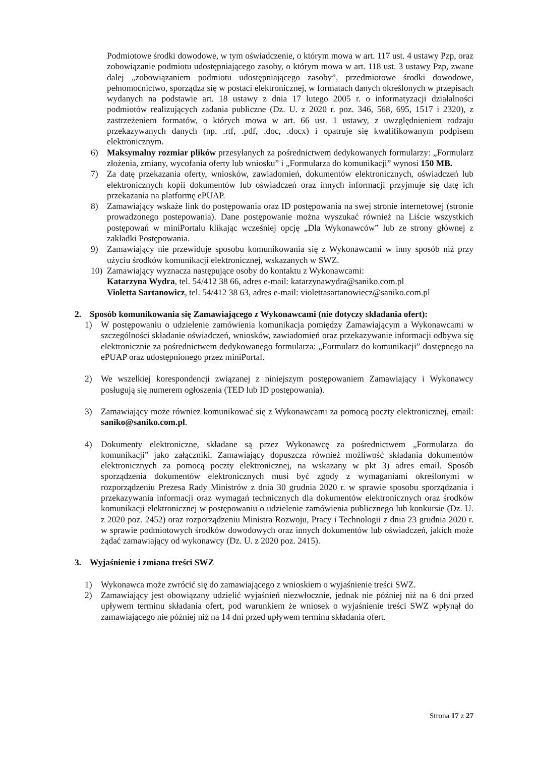Podmiotowe środki dowodowe, w tym oświadczenie, o którym mowa w art. 117 ust. 4 ustawy Pzp, oraz zobowiązanie podmiotu udostępniającego zasoby, o którym mowa w art. 118 ust. 3 ustawy Pzp, zwane dalej „zobowiązaniem podmiotu udostępniającego zasoby”, przedmiotowe środki dowodowe, pełnomocnictwo, sporządza się w postaci elektronicznej, w formatach danych określonych w przepisach wydanych na podstawie art. 18 ustawy z dnia 17 lutego 2005 r. o informatyzacji działalności podmiotów realizujących zadania publiczne (Dz. U. z 2020 r. poz. 346, 568, 695, 1517 i 2320), z zastrzeżeniem formatów, o których mowa w art. 66 ust. 1 ustawy, z uwzględnieniem rodzaju przekazywanych danych (np. .rtf, .pdf, .doc, .docx) i opatruje się kwalifikowanym podpisem elektronicznym.
6) Maksymalny rozmiar plików przesyłanych za pośrednictwem dedykowanych formularzy: „Formularz złożenia, zmiany, wycofania oferty lub wniosku” i „Formularza do komunikacji” wynosi 150 MB.
7) Za datę przekazania oferty, wniosków, zawiadomień, dokumentów elektronicznych, oświadczeń lub elektronicznych kopii dokumentów lub oświadczeń oraz innych informacji przyjmuje się datę ich przekazania na platformę ePUAP.
8) Zamawiający wskaże link do postępowania oraz ID postępowania na swej stronie internetowej (stronie prowadzonego postepowania). Dane postępowanie można wyszukać również na Liście wszystkich postępowań w miniPortalu klikając wcześniej opcję „Dla Wykonawców” lub ze strony głównej z zakładki Postępowania.
9) Zamawiający nie przewiduje sposobu komunikowania się z Wykonawcami w inny sposób niż przy użyciu środków komunikacji elektronicznej, wskazanych w SWZ.
10) Zamawiający wyznacza następujące osoby do kontaktu z Wykonawcami:
Katarzyna Wydra, tel. 54/412 38 66, adres e-mail: katarzynawydra@saniko.com.pl
Violetta Sartanowicz, tel. 54/412 38 63, adres e-mail: violettasartanowiecz@saniko.com.pl
2. Sposób komunikowania się Zamawiającego z Wykonawcami (nie dotyczy składania ofert):
1) W postępowaniu o udzielenie zamówienia komunikacja pomiędzy Zamawiającym a Wykonawcami w szczególności składanie oświadczeń, wniosków, zawiadomień oraz przekazywanie informacji odbywa się elektronicznie za pośrednictwem dedykowanego formularza: „Formularz do komunikacji” dostępnego na ePUAP oraz udostępnionego przez miniPortal.
2) We wszelkiej korespondencji związanej z niniejszym postępowaniem Zamawiający i Wykonawcy posługują się numerem ogłoszenia (TED lub ID postępowania).
3) Zamawiający może również komunikować się z Wykonawcami za pomocą poczty elektronicznej, email: saniko@saniko.com.pl.
4) Dokumenty elektroniczne, składane są przez Wykonawcę za pośrednictwem „Formularza do komunikacji” jako załączniki. Zamawiający dopuszcza również możliwość składania dokumentów elektronicznych za pomocą poczty elektronicznej, na wskazany w pkt 3) adres email. Sposób sporządzenia dokumentów elektronicznych musi być zgody z wymaganiami określonymi w rozporządzeniu Prezesa Rady Ministrów z dnia 30 grudnia 2020 r. w sprawie sposobu sporządzania i przekazywania informacji oraz wymagań technicznych dla dokumentów elektronicznych oraz środków komunikacji elektronicznej w postępowaniu o udzielenie zamówienia publicznego lub konkursie (Dz. U. z 2020 poz. 2452) oraz rozporządzeniu Ministra Rozwoju, Pracy i Technologii z dnia 23 grudnia 2020 r. w sprawie podmiotowych środków dowodowych oraz innych dokumentów lub oświadczeń, jakich może żądać zamawiający od wykonawcy (Dz. U. z 2020 poz. 2415).
3. Wyjaśnienie i zmiana treści SWZ
1) Wykonawca może zwrócić się do zamawiającego z wnioskiem o wyjaśnienie treści SWZ.
2) Zamawiający jest obowiązany udzielić wyjaśnień niezwłocznie, jednak nie później niż na 6 dni przed upływem terminu składania ofert, pod warunkiem że wniosek o wyjaśnienie treści SWZ wpłynął do zamawiającego nie później niż na 14 dni przed upływem terminu składania ofert.
Strona 17 z 27